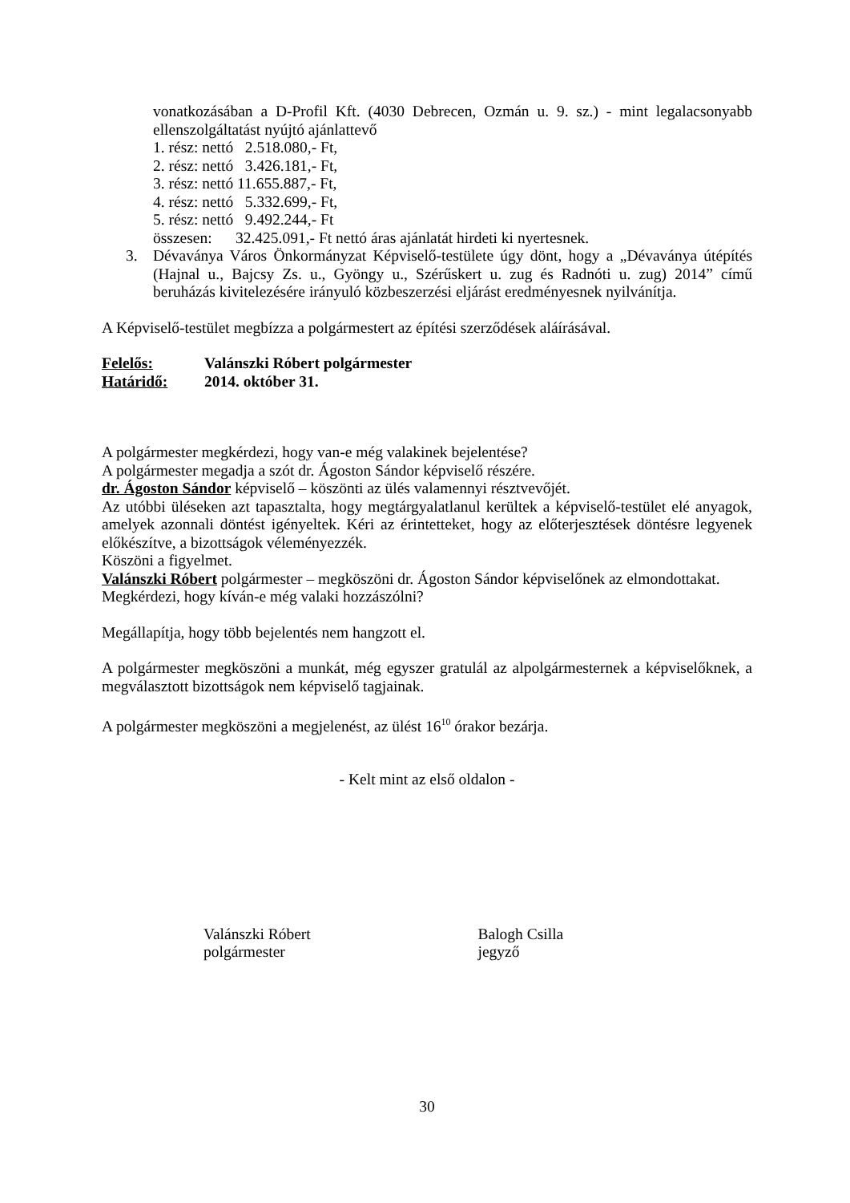vonatkozásában a D-Profil Kft. (4030 Debrecen, Ozmán u. 9. sz.) - mint legalacsonyabb ellenszolgáltatást nyújtó ajánlattevő
1. rész: nettó 2.518.080,- Ft,
2. rész: nettó 3.426.181,- Ft,
3. rész: nettó 11.655.887,- Ft,
4. rész: nettó 5.332.699,- Ft,
5. rész: nettó 9.492.244,- Ft
összesen: 32.425.091,- Ft nettó áras ajánlatát hirdeti ki nyertesnek.
3. Dévaványa Város Önkormányzat Képviselő-testülete úgy dönt, hogy a „Dévaványa útépítés (Hajnal u., Bajcsy Zs. u., Gyöngy u., Szérűskert u. zug és Radnóti u. zug) 2014” című beruházás kivitelezésére irányuló közbeszerzési eljárást eredményesnek nyilvánítja.
A Képviselő-testület megbízza a polgármestert az építési szerződések aláírásával.
Felelős: Valánszki Róbert polgármester
Határidő: 2014. október 31.
A polgármester megkérdezi, hogy van-e még valakinek bejelentése?
A polgármester megadja a szót dr. Ágoston Sándor képviselő részére.
dr. Ágoston Sándor képviselő – köszönti az ülés valamennyi résztvevőjét.
Az utóbbi üléseken azt tapasztalta, hogy megtárgyalatlanul kerültek a képviselő-testület elé anyagok, amelyek azonnali döntést igényeltek. Kéri az érintetteket, hogy az előterjesztések döntésre legyenek előkészítve, a bizottságok véleményezzék.
Köszöni a figyelmet.
Valánszki Róbert polgármester – megköszöni dr. Ágoston Sándor képviselőnek az elmondottakat.
Megkérdezi, hogy kíván-e még valaki hozzászólni?
Megállapítja, hogy több bejelentés nem hangzott el.
A polgármester megköszöni a munkát, még egyszer gratulál az alpolgármesternek a képviselőknek, a megválasztott bizottságok nem képviselő tagjainak.
A polgármester megköszöni a megjelenést, az ülést 16<sup>10</sup> órakor bezárja.
- Kelt mint az első oldalon -
Valánszki Róbert
polgármester
Balogh Csilla
jegyző
30